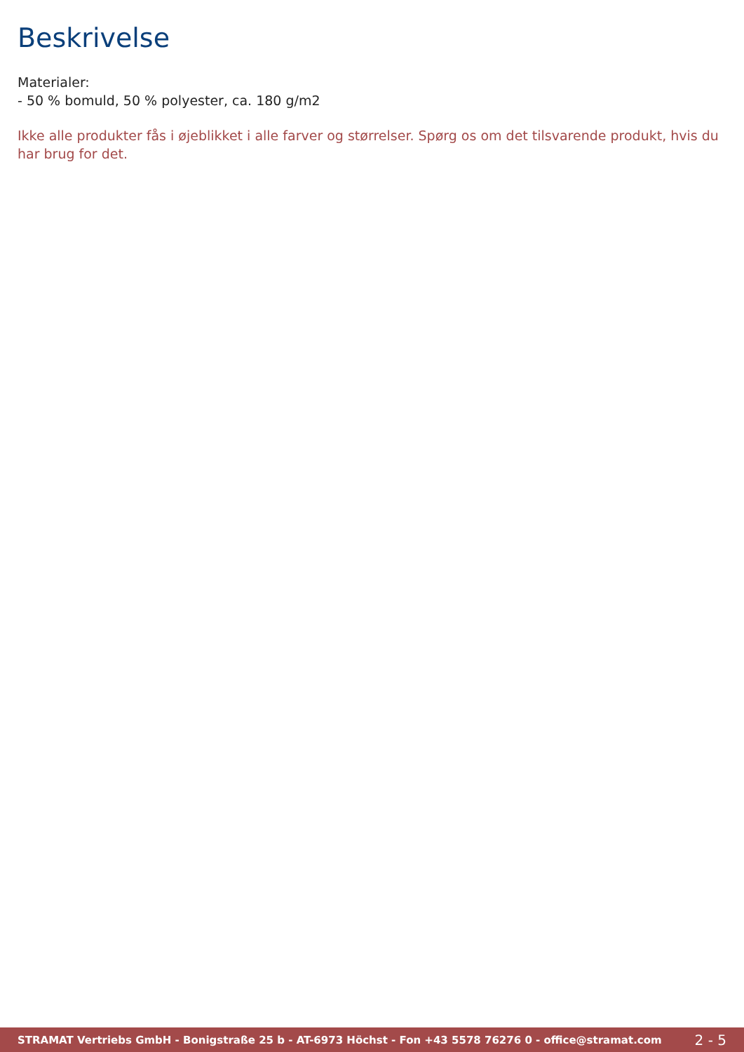Beskrivelse
Materialer:
- 50 % bomuld, 50 % polyester, ca. 180 g/m2
Ikke alle produkter fås i øjeblikket i alle farver og størrelser. Spørg os om det tilsvarende produkt, hvis du har brug for det.
STRAMAT Vertriebs GmbH - Bonigstraße 25 b - AT-6973 Höchst - Fon +43 5578 76276 0 - office@stramat.com 2 - 5